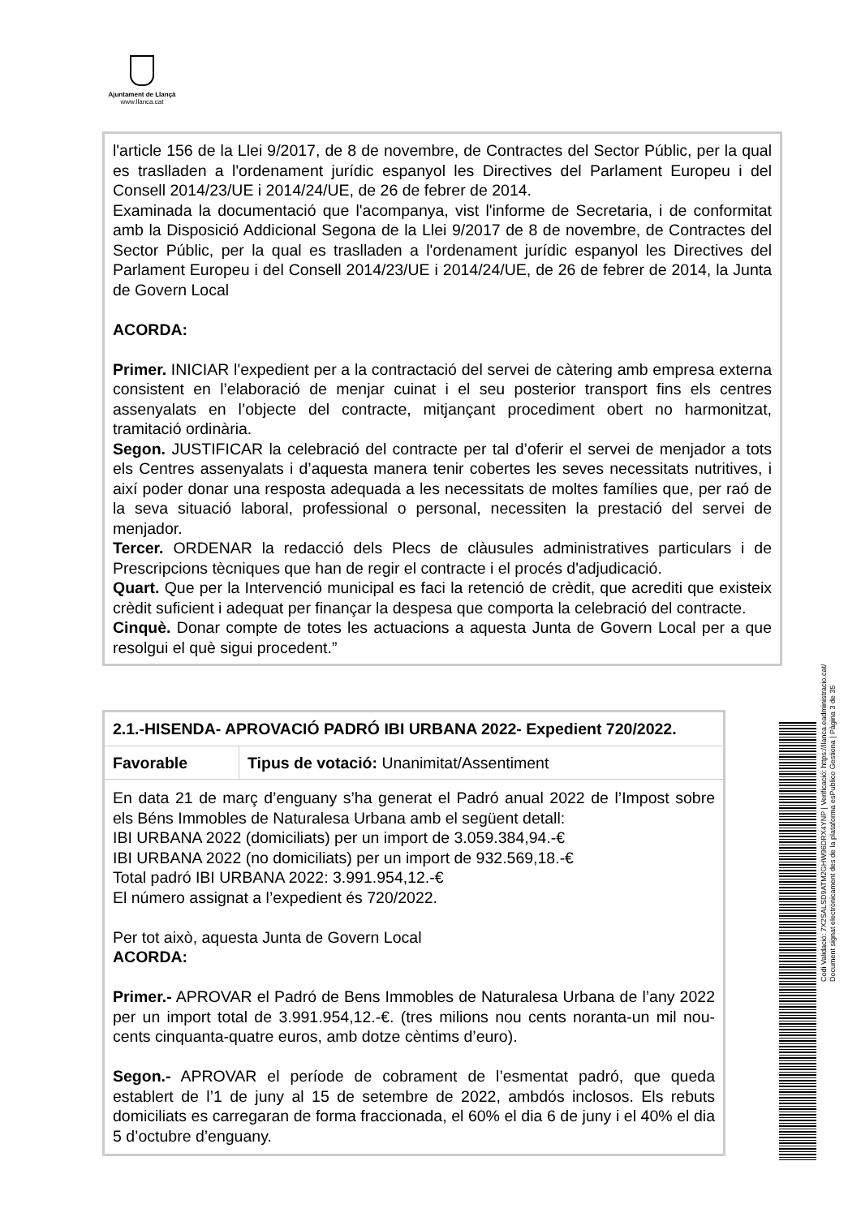Ajuntament de Llançà
www.llanca.cat
l'article 156 de la Llei 9/2017, de 8 de novembre, de Contractes del Sector Públic, per la qual es traslladen a l'ordenament jurídic espanyol les Directives del Parlament Europeu i del Consell 2014/23/UE i 2014/24/UE, de 26 de febrer de 2014.
Examinada la documentació que l'acompanya, vist l'informe de Secretaria, i de conformitat amb la Disposició Addicional Segona de la Llei 9/2017 de 8 de novembre, de Contractes del Sector Públic, per la qual es traslladen a l'ordenament jurídic espanyol les Directives del Parlament Europeu i del Consell 2014/23/UE i 2014/24/UE, de 26 de febrer de 2014, la Junta de Govern Local
ACORDA:
Primer. INICIAR l'expedient per a la contractació del servei de càtering amb empresa externa consistent en l’elaboració de menjar cuinat i el seu posterior transport fins els centres assenyalats en l’objecte del contracte, mitjançant procediment obert no harmonitzat, tramitació ordinària.
Segon. JUSTIFICAR la celebració del contracte per tal d’oferir el servei de menjador a tots els Centres assenyalats i d’aquesta manera tenir cobertes les seves necessitats nutritives, i així poder donar una resposta adequada a les necessitats de moltes famílies que, per raó de la seva situació laboral, professional o personal, necessiten la prestació del servei de menjador.
Tercer. ORDENAR la redacció dels Plecs de clàusules administratives particulars i de Prescripcions tècniques que han de regir el contracte i el procés d'adjudicació.
Quart. Que per la Intervenció municipal es faci la retenció de crèdit, que acrediti que existeix crèdit suficient i adequat per finançar la despesa que comporta la celebració del contracte.
Cinquè. Donar compte de totes les actuacions a aquesta Junta de Govern Local per a que resolgui el què sigui procedent.”
| 2.1.-HISENDA- APROVACIÓ PADRÓ IBI URBANA 2022- Expedient 720/2022. | |
| Favorable | Tipus de votació: Unanimitat/Assentiment |
En data 21 de març d’enguany s’ha generat el Padró anual 2022 de l’Impost sobre els Béns Immobles de Naturalesa Urbana amb el següent detall:
IBI URBANA 2022 (domiciliats) per un import de 3.059.384,94.-€
IBI URBANA 2022 (no domiciliats) per un import de 932.569,18.-€
Total padró IBI URBANA 2022: 3.991.954,12.-€
El número assignat a l’expedient és 720/2022.
Per tot això, aquesta Junta de Govern Local
ACORDA:
Primer.- APROVAR el Padró de Bens Immobles de Naturalesa Urbana de l’any 2022 per un import total de 3.991.954,12.-€. (tres milions nou cents noranta-un mil nou-cents cinquanta-quatre euros, amb dotze cèntims d’euro).
Segon.- APROVAR el període de cobrament de l’esmentat padró, que queda establert de l’1 de juny al 15 de setembre de 2022, ambdós inclosos. Els rebuts domiciliats es carregaran de forma fraccionada, el 60% el dia 6 de juny i el 40% el dia 5 d’octubre d’enguany.
Codi Validació: 7X2SALSD9ATM2GHW96DRX4YNP | Verificació: https://llanca.eadministracio.cat/
Document signat electrònicament des de la plataforma esPublico Gestiona | Pàgina 3 de 35